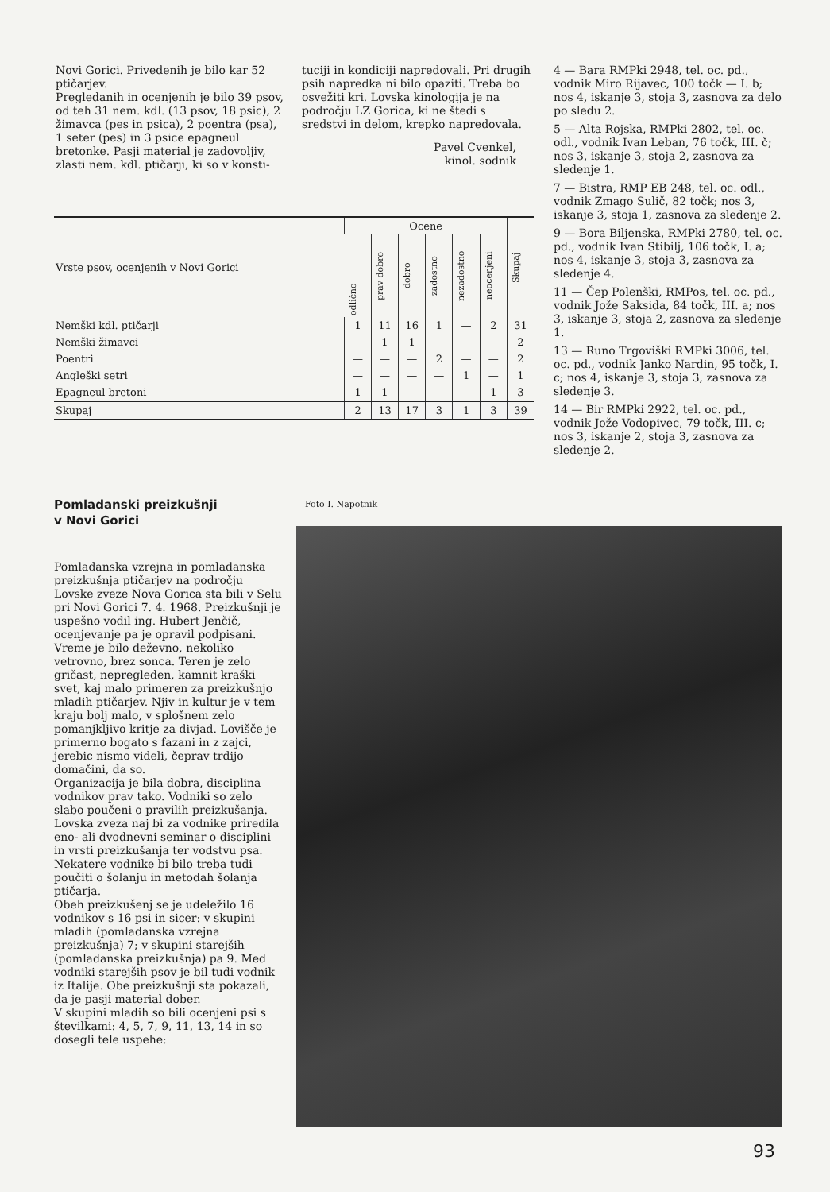Novi Gorici. Privedenih je bilo kar 52 ptičarjev.
Pregledanih in ocenjenih je bilo 39 psov, od teh 31 nem. kdl. (13 psov, 18 psic), 2 žimavca (pes in psica), 2 poentra (psa), 1 seter (pes) in 3 psice epagneul bretonke. Pasji material je zadovoljiv, zlasti nem. kdl. ptičarji, ki so v konsti-
tuciji in kondiciji napredovali. Pri drugih psih napredka ni bilo opaziti. Treba bo osvežiti kri. Lovska kinologija je na področju LZ Gorica, ki ne štedi s sredstvi in delom, krepko napredovala.
Pavel Cvenkel,
kinol. sodnik
| Vrste psov, ocenjenih v Novi Gorici | Ocene | | | | | | Skupaj |
| --- | --- | --- | --- | --- | --- | --- | --- |
| | odlično | prav dobro | dobro | zadostno | nezadostno | neocenjeni | |
| Nemški kdl. ptičarji | 1 | 11 | 16 | 1 | — | 2 | 31 |
| Nemški žimavci | — | 1 | 1 | — | — | — | 2 |
| Poentri | — | — | — | 2 | — | — | 2 |
| Angleški setri | — | — | — | — | 1 | — | 1 |
| Epagneul bretoni | 1 | 1 | — | — | — | 1 | 3 |
| Skupaj | 2 | 13 | 17 | 3 | 1 | 3 | 39 |
4 — Bara RMPki 2948, tel. oc. pd., vodnik Miro Rijavec, 100 točk — I. b; nos 4, iskanje 3, stoja 3, zasnova za delo po sledu 2.
5 — Alta Rojska, RMPki 2802, tel. oc. odl., vodnik Ivan Leban, 76 točk, III. č; nos 3, iskanje 3, stoja 2, zasnova za sledenje 1.
7 — Bistra, RMP EB 248, tel. oc. odl., vodnik Zmago Sulič, 82 točk; nos 3, iskanje 3, stoja 1, zasnova za sledenje 2.
9 — Bora Biljenska, RMPki 2780, tel. oc. pd., vodnik Ivan Stibilj, 106 točk, I. a; nos 4, iskanje 3, stoja 3, zasnova za sledenje 4.
11 — Čep Polenški, RMPos, tel. oc. pd., vodnik Jože Saksida, 84 točk, III. a; nos 3, iskanje 3, stoja 2, zasnova za sledenje 1.
13 — Runo Trgoviški RMPki 3006, tel. oc. pd., vodnik Janko Nardin, 95 točk, I. c; nos 4, iskanje 3, stoja 3, zasnova za sledenje 3.
14 — Bir RMPki 2922, tel. oc. pd., vodnik Jože Vodopivec, 79 točk, III. c; nos 3, iskanje 2, stoja 3, zasnova za sledenje 2.
Pomladanski preizkušnji
v Novi Gorici
Pomladanska vzrejna in pomladanska preizkušnja ptičarjev na področju Lovske zveze Nova Gorica sta bili v Selu pri Novi Gorici 7. 4. 1968. Preizkušnji je uspešno vodil ing. Hubert Jenčič, ocenjevanje pa je opravil podpisani.
Vreme je bilo deževno, nekoliko vetrovno, brez sonca. Teren je zelo gričast, nepregleden, kamnit kraški svet, kaj malo primeren za preizkušnjo mladih ptičarjev. Njiv in kultur je v tem kraju bolj malo, v splošnem zelo pomanjkljivo kritje za divjad. Lovišče je primerno bogato s fazani in z zajci, jerebic nismo videli, čeprav trdijo domačini, da so.
Organizacija je bila dobra, disciplina vodnikov prav tako. Vodniki so zelo slabo poučeni o pravilih preizkušanja. Lovska zveza naj bi za vodnike priredila eno- ali dvodnevni seminar o disciplini in vrsti preizkušanja ter vodstvu psa. Nekatere vodnike bi bilo treba tudi poučiti o šolanju in metodah šolanja ptičarja.
Obeh preizkušenj se je udeležilo 16 vodnikov s 16 psi in sicer: v skupini mladih (pomladanska vzrejna preizkušnja) 7; v skupini starejših (pomladanska preizkušnja) pa 9. Med vodniki starejših psov je bil tudi vodnik iz Italije. Obe preizkušnji sta pokazali, da je pasji material dober.
V skupini mladih so bili ocenjeni psi s številkami: 4, 5, 7, 9, 11, 13, 14 in so dosegli tele uspehe:
Foto I. Napotnik
93